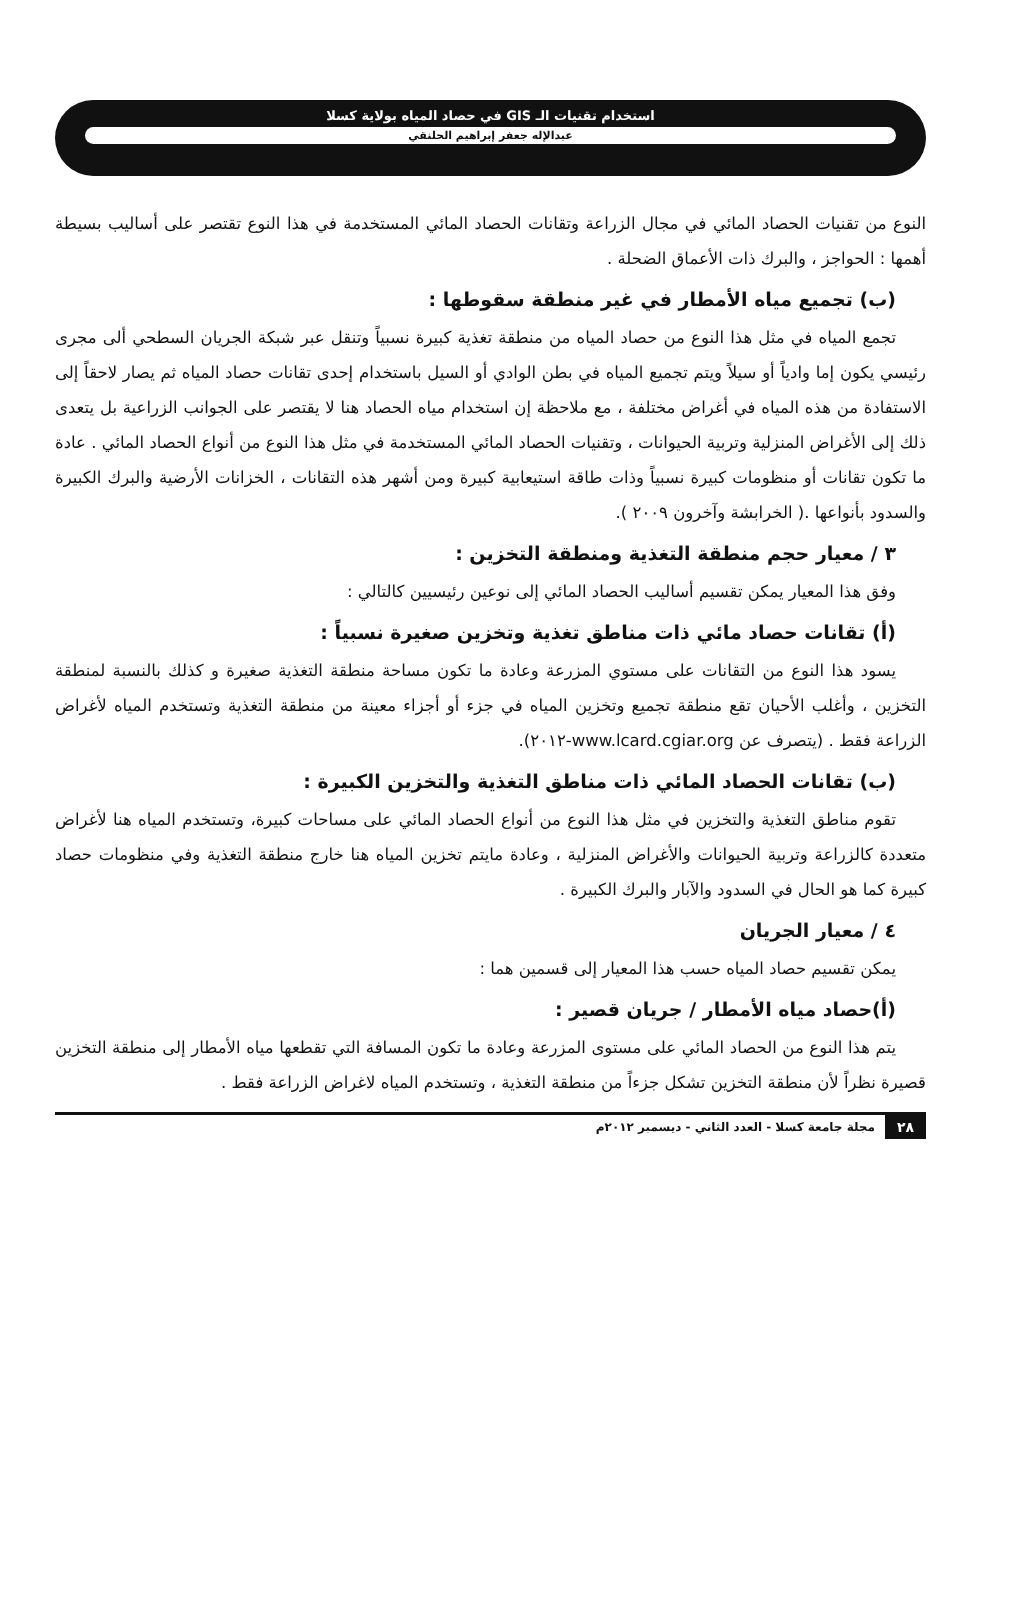استخدام تقنيات الـ GIS في حصاد المياه بولاية كسلا
عبدالإله جعفر إبراهيم الحلنقي
النوع من تقنيات الحصاد المائي في مجال الزراعة وتقانات الحصاد المائي المستخدمة في هذا النوع تقتصر على أساليب بسيطة أهمها : الحواجز ، والبرك ذات الأعماق الضحلة .
(ب) تجميع مياه الأمطار في غير منطقة سقوطها :
تجمع المياه في مثل هذا النوع من حصاد المياه من منطقة تغذية كبيرة نسبياً وتنقل عبر شبكة الجريان السطحي ألى مجرى رئيسي يكون إما وادياً أو سيلاً ويتم تجميع المياه في بطن الوادي أو السيل باستخدام إحدى تقانات حصاد المياه ثم يصار لاحقاً إلى الاستفادة من هذه المياه في أغراض مختلفة ، مع ملاحظة إن استخدام مياه الحصاد هنا لا يقتصر على الجوانب الزراعية بل يتعدى ذلك إلى الأغراض المنزلية وتربية الحيوانات ، وتقنيات الحصاد المائي المستخدمة في مثل هذا النوع من أنواع الحصاد المائي . عادة ما تكون تقانات أو منظومات كبيرة نسبياً وذات طاقة استيعابية كبيرة ومن أشهر هذه التقانات ، الخزانات الأرضية والبرك الكبيرة والسدود بأنواعها .( الخرابشة وآخرون ٢٠٠٩ ).
٣ / معيار حجم منطقة التغذية ومنطقة التخزين :
وفق هذا المعيار يمكن تقسيم أساليب الحصاد المائي إلى نوعين رئيسيين كالتالي :
(أ) تقانات حصاد مائي ذات مناطق تغذية وتخزين صغيرة نسبياً :
يسود هذا النوع من التقانات على مستوي المزرعة وعادة ما تكون مساحة منطقة التغذية صغيرة و كذلك بالنسبة لمنطقة التخزين ، وأغلب الأحيان تقع منطقة تجميع وتخزين المياه في جزء أو أجزاء معينة من منطقة التغذية وتستخدم المياه لأغراض الزراعة فقط . (يتصرف عن www.lcard.cgiar.org-٢٠١٢).
(ب) تقانات الحصاد المائي ذات مناطق التغذية والتخزين الكبيرة :
تقوم مناطق التغذية والتخزين في مثل هذا النوع من أنواع الحصاد المائي على مساحات كبيرة، وتستخدم المياه هنا لأغراض متعددة كالزراعة وتربية الحيوانات والأغراض المنزلية ، وعادة مايتم تخزين المياه هنا خارج منطقة التغذية وفي منظومات حصاد كبيرة كما هو الحال في السدود والآبار والبرك الكبيرة .
٤ / معيار الجريان
يمكن تقسيم حصاد المياه حسب هذا المعيار إلى قسمين هما :
(أ)حصاد مياه الأمطار / جريان قصير :
يتم هذا النوع من الحصاد المائي على مستوى المزرعة وعادة ما تكون المسافة التي تقطعها مياه الأمطار إلى منطقة التخزين قصيرة نظراً لأن منطقة التخزين تشكل جزءاً من منطقة التغذية ، وتستخدم المياه لاغراض الزراعة فقط .
٢٨ مجلة جامعة كسلا - العدد الثاني - ديسمبر ٢٠١٢م